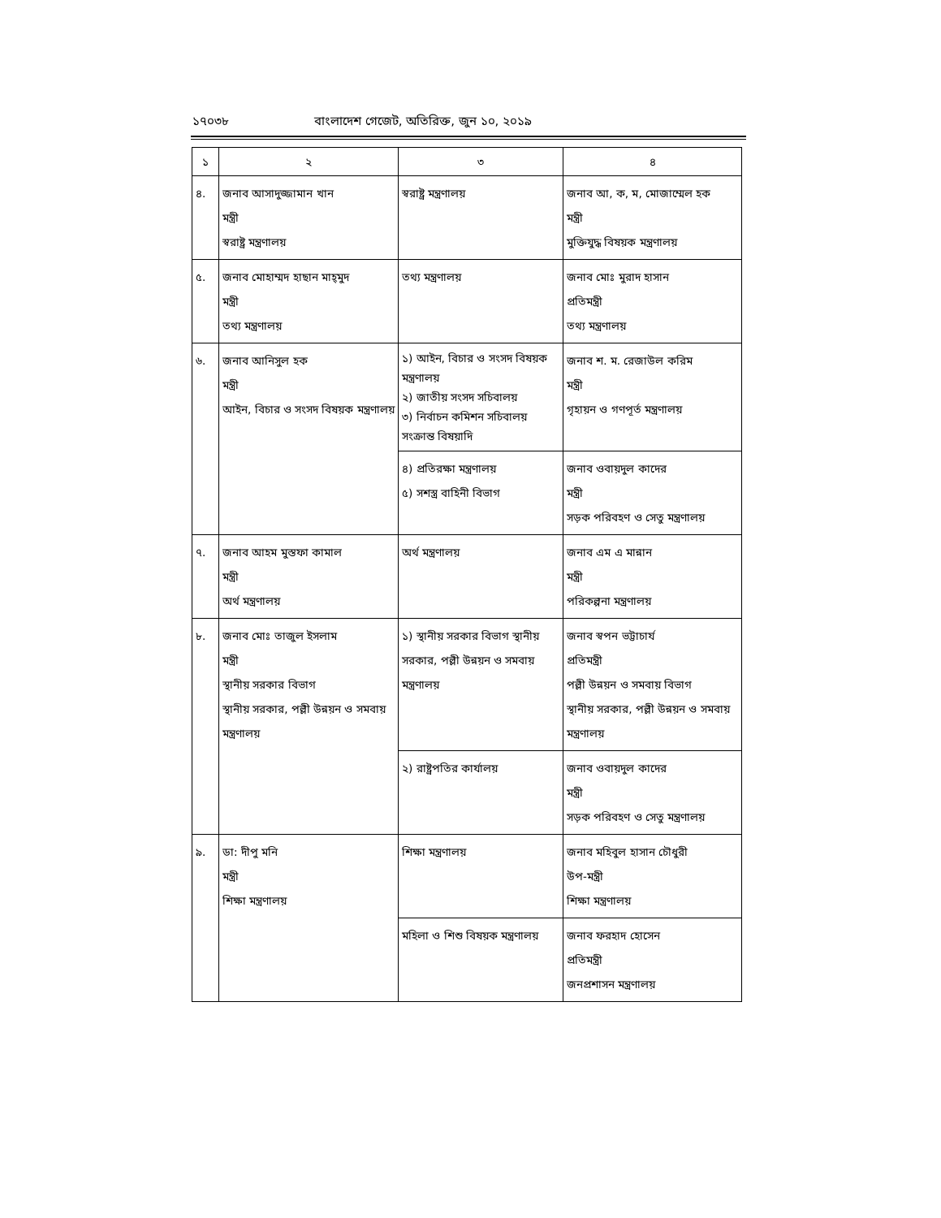১৭০৩৮ বাংলাদেশ গেজেট, অতিরিক্ত, জুন ১০, ২০১৯
| ১ | ২ | ৩ | ৪ |
| --- | --- | --- | --- |
| ৪. | জনাব আসাদুজ্জামান খান মন্ত্রী স্বরাষ্ট্র মন্ত্রণালয় | স্বরাষ্ট্র মন্ত্রণালয় | জনাব আ, ক, ম, মোজাম্মেল হক মন্ত্রী মুক্তিযুদ্ধ বিষয়ক মন্ত্রণালয় |
| ৫. | জনাব মোহাম্মদ হাছান মাহ্‌মুদ মন্ত্রী তথ্য মন্ত্রণালয় | তথ্য মন্ত্রণালয় | জনাব মোঃ মুরাদ হাসান প্রতিমন্ত্রী তথ্য মন্ত্রণালয় |
| ৬. | জনাব আনিসুল হক মন্ত্রী আইন, বিচার ও সংসদ বিষয়ক মন্ত্রণালয় | ১) আইন, বিচার ও সংসদ বিষয়ক মন্ত্রণালয় ২) জাতীয় সংসদ সচিবালয় ৩) নির্বাচন কমিশন সচিবালয় সংক্রান্ত বিষয়াদি | জনাব শ. ম. রেজাউল করিম মন্ত্রী গৃহায়ন ও গণপূর্ত মন্ত্রণালয় |
| | | ৪) প্রতিরক্ষা মন্ত্রণালয় ৫) সশস্ত্র বাহিনী বিভাগ | জনাব ওবায়দুল কাদের মন্ত্রী সড়ক পরিবহণ ও সেতু মন্ত্রণালয় |
| ৭. | জনাব আহম মুস্তফা কামাল মন্ত্রী অর্থ মন্ত্রণালয় | অর্থ মন্ত্রণালয় | জনাব এম এ মান্নান মন্ত্রী পরিকল্পনা মন্ত্রণালয় |
| ৮. | জনাব মোঃ তাজুল ইসলাম মন্ত্রী স্থানীয় সরকার বিভাগ স্থানীয় সরকার, পল্লী উন্নয়ন ও সমবায় মন্ত্রণালয় | ১) স্থানীয় সরকার বিভাগ স্থানীয় সরকার, পল্লী উন্নয়ন ও সমবায় মন্ত্রণালয় | জনাব স্বপন ভট্টাচার্য প্রতিমন্ত্রী পল্লী উন্নয়ন ও সমবায় বিভাগ স্থানীয় সরকার, পল্লী উন্নয়ন ও সমবায় মন্ত্রণালয় |
| | | ২) রাষ্ট্রপতির কার্যালয় | জনাব ওবায়দুল কাদের মন্ত্রী সড়ক পরিবহণ ও সেতু মন্ত্রণালয় |
| ৯. | ডা: দীপু মনি মন্ত্রী শিক্ষা মন্ত্রণালয় | শিক্ষা মন্ত্রণালয় | জনাব মহিবুল হাসান চৌধুরী উপ-মন্ত্রী শিক্ষা মন্ত্রণালয় |
| | | মহিলা ও শিশু বিষয়ক মন্ত্রণালয় | জনাব ফরহাদ হোসেন প্রতিমন্ত্রী জনপ্রশাসন মন্ত্রণালয় |